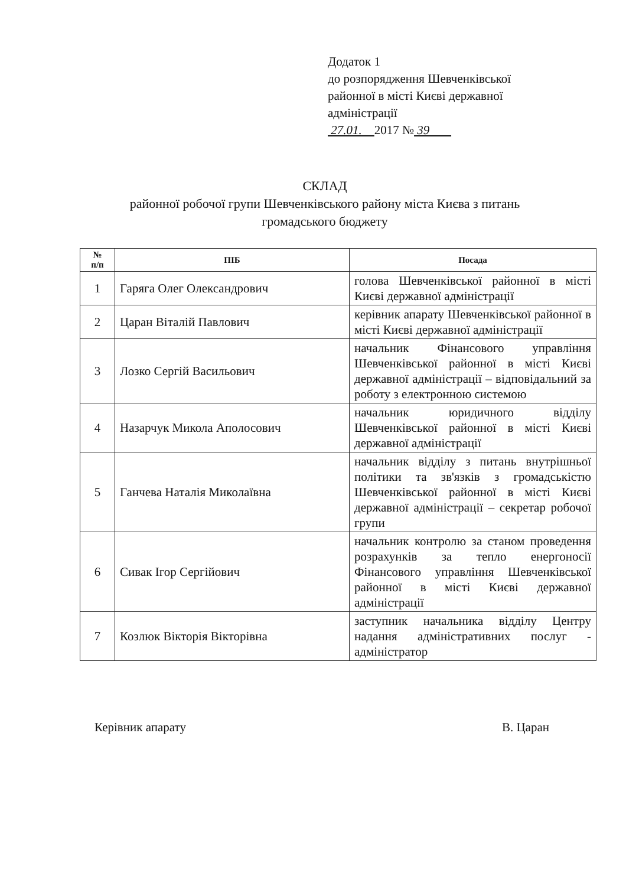Додаток 1
до розпорядження Шевченківської
районної в місті Києві державної
адміністрації
27.01. 2017 № 39
СКЛАД
районної робочої групи Шевченківського району міста Києва з питань
громадського бюджету
| № п/п | ПІБ | Посада |
| --- | --- | --- |
| 1 | Гаряга Олег Олександрович | голова Шевченківської районної в місті Києві державної адміністрації |
| 2 | Царан Віталій Павлович | керівник апарату Шевченківської районної в місті Києві державної адміністрації |
| 3 | Лозко Сергій Васильович | начальник Фінансового управління Шевченківської районної в місті Києві державної адміністрації – відповідальний за роботу з електронною системою |
| 4 | Назарчук Микола Аполосович | начальник юридичного відділу Шевченківської районної в місті Києві державної адміністрації |
| 5 | Ганчева Наталія Миколаївна | начальник відділу з питань внутрішньої політики та зв'язків з громадськістю Шевченківської районної в місті Києві державної адміністрації – секретар робочої групи |
| 6 | Сивак Ігор Сергійович | начальник контролю за станом проведення розрахунків за тепло енергоносії Фінансового управління Шевченківської районної в місті Києві державної адміністрації |
| 7 | Козлюк Вікторія Вікторівна | заступник начальника відділу Центру надання адміністративних послуг - адміністратор |
Керівник апарату В. Царан